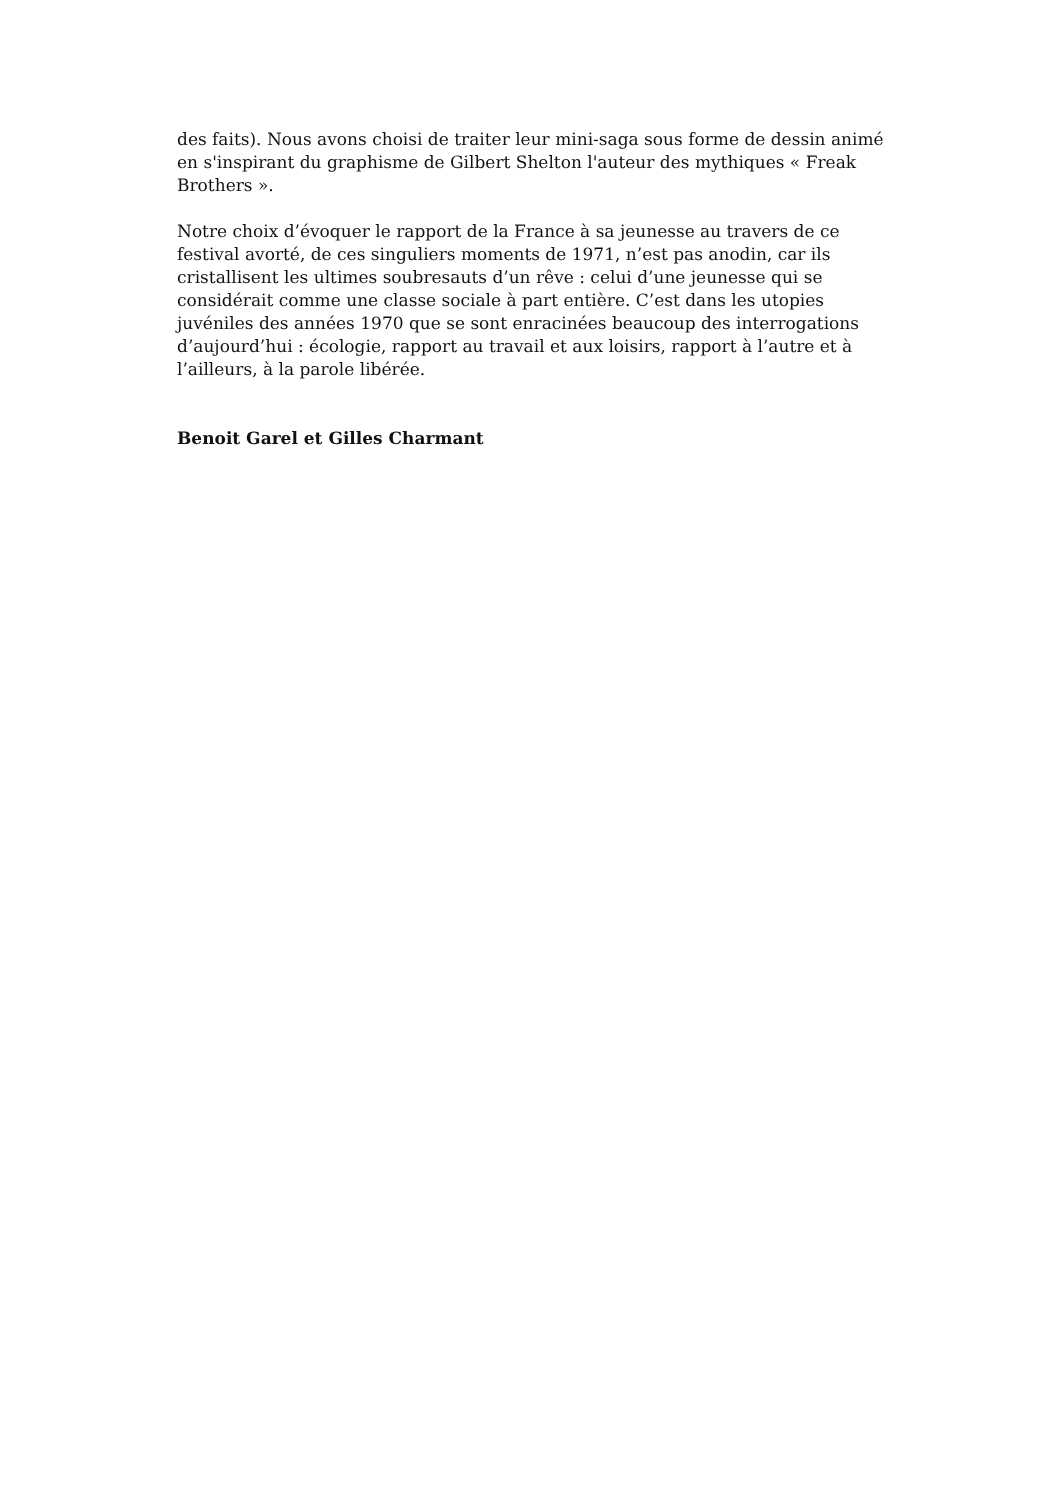des faits). Nous avons choisi de traiter leur mini-saga sous forme de dessin animé en s'inspirant du graphisme de Gilbert Shelton l'auteur des mythiques « Freak Brothers ».
Notre choix d’évoquer le rapport de la France à sa jeunesse au travers de ce festival avorté, de ces singuliers moments de 1971, n’est pas anodin, car ils cristallisent les ultimes soubresauts d’un rêve : celui d’une jeunesse qui se considérait comme une classe sociale à part entière. C’est dans les utopies juvéniles des années 1970 que se sont enracinées beaucoup des interrogations d’aujourd’hui : écologie, rapport au travail et aux loisirs, rapport à l’autre et à l’ailleurs, à la parole libérée.
Benoit Garel et Gilles Charmant